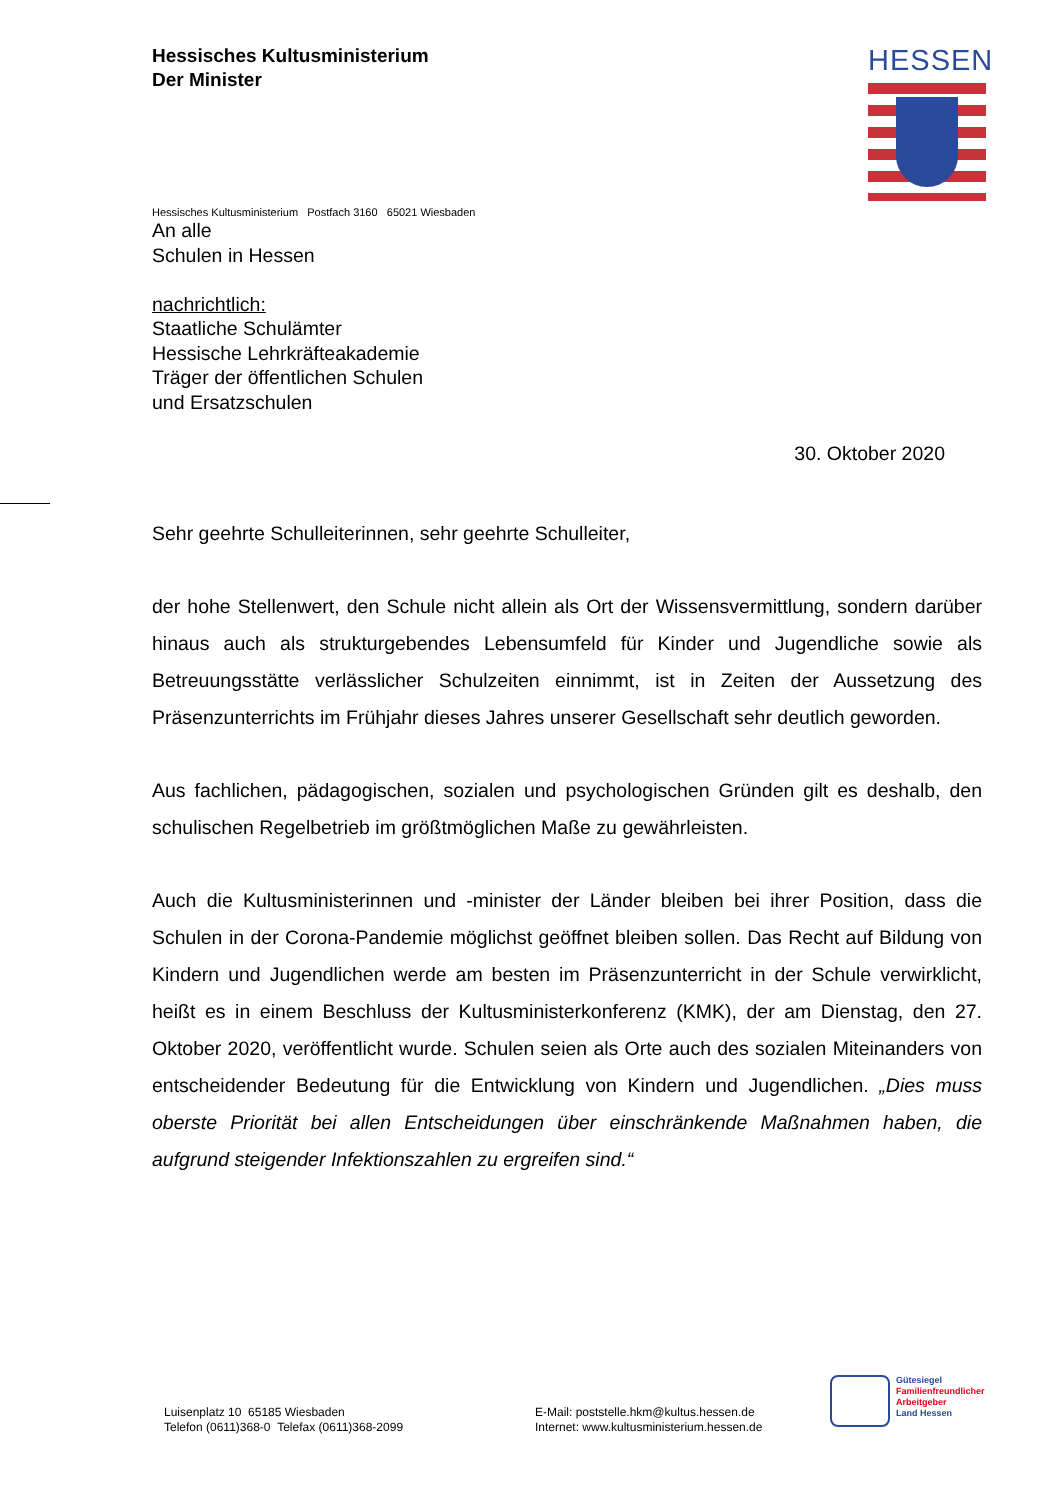Hessisches Kultusministerium
Der Minister
HESSEN
Hessisches Kultusministerium Postfach 3160 65021 Wiesbaden
An alle
Schulen in Hessen
nachrichtlich:
Staatliche Schulämter
Hessische Lehrkräfteakademie
Träger der öffentlichen Schulen
und Ersatzschulen
30. Oktober 2020
Sehr geehrte Schulleiterinnen, sehr geehrte Schulleiter,
der hohe Stellenwert, den Schule nicht allein als Ort der Wissensvermittlung, sondern darüber hinaus auch als strukturgebendes Lebensumfeld für Kinder und Jugendliche sowie als Betreuungsstätte verlässlicher Schulzeiten einnimmt, ist in Zeiten der Aussetzung des Präsenzunterrichts im Frühjahr dieses Jahres unserer Gesellschaft sehr deutlich geworden.
Aus fachlichen, pädagogischen, sozialen und psychologischen Gründen gilt es deshalb, den schulischen Regelbetrieb im größtmöglichen Maße zu gewährleisten.
Auch die Kultusministerinnen und -minister der Länder bleiben bei ihrer Position, dass die Schulen in der Corona-Pandemie möglichst geöffnet bleiben sollen. Das Recht auf Bildung von Kindern und Jugendlichen werde am besten im Präsenzunterricht in der Schule verwirklicht, heißt es in einem Beschluss der Kultusministerkonferenz (KMK), der am Dienstag, den 27. Oktober 2020, veröffentlicht wurde. Schulen seien als Orte auch des sozialen Miteinanders von entscheidender Bedeutung für die Entwicklung von Kindern und Jugendlichen. „Dies muss oberste Priorität bei allen Entscheidungen über einschränkende Maßnahmen haben, die aufgrund steigender Infektionszahlen zu ergreifen sind.“
Luisenplatz 10 65185 Wiesbaden
Telefon (0611)368-0 Telefax (0611)368-2099
E-Mail: poststelle.hkm@kultus.hessen.de
Internet: www.kultusministerium.hessen.de
Gütesiegel
Familienfreundlicher
Arbeitgeber
Land Hessen